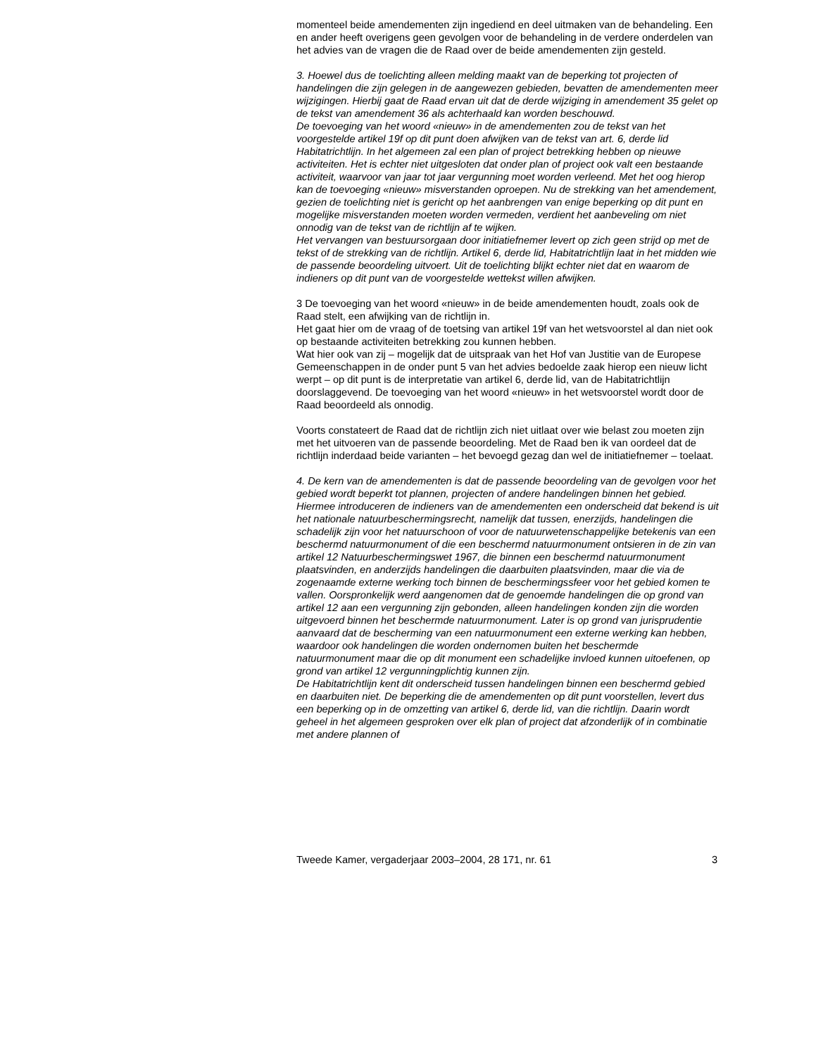momenteel beide amendementen zijn ingediend en deel uitmaken van de behandeling. Een en ander heeft overigens geen gevolgen voor de behandeling in de verdere onderdelen van het advies van de vragen die de Raad over de beide amendementen zijn gesteld.
3. Hoewel dus de toelichting alleen melding maakt van de beperking tot projecten of handelingen die zijn gelegen in de aangewezen gebieden, bevatten de amendementen meer wijzigingen. Hierbij gaat de Raad ervan uit dat de derde wijziging in amendement 35 gelet op de tekst van amendement 36 als achterhaald kan worden beschouwd.
De toevoeging van het woord «nieuw» in de amendementen zou de tekst van het voorgestelde artikel 19f op dit punt doen afwijken van de tekst van art. 6, derde lid Habitatrichtlijn. In het algemeen zal een plan of project betrekking hebben op nieuwe activiteiten. Het is echter niet uitgesloten dat onder plan of project ook valt een bestaande activiteit, waarvoor van jaar tot jaar vergunning moet worden verleend. Met het oog hierop kan de toevoeging «nieuw» misverstanden oproepen. Nu de strekking van het amendement, gezien de toelichting niet is gericht op het aanbrengen van enige beperking op dit punt en mogelijke misverstanden moeten worden vermeden, verdient het aanbeveling om niet onnodig van de tekst van de richtlijn af te wijken.
Het vervangen van bestuursorgaan door initiatiefnemer levert op zich geen strijd op met de tekst of de strekking van de richtlijn. Artikel 6, derde lid, Habitatrichtlijn laat in het midden wie de passende beoordeling uitvoert. Uit de toelichting blijkt echter niet dat en waarom de indieners op dit punt van de voorgestelde wettekst willen afwijken.
3 De toevoeging van het woord «nieuw» in de beide amendementen houdt, zoals ook de Raad stelt, een afwijking van de richtlijn in.
Het gaat hier om de vraag of de toetsing van artikel 19f van het wetsvoorstel al dan niet ook op bestaande activiteiten betrekking zou kunnen hebben.
Wat hier ook van zij – mogelijk dat de uitspraak van het Hof van Justitie van de Europese Gemeenschappen in de onder punt 5 van het advies bedoelde zaak hierop een nieuw licht werpt – op dit punt is de interpretatie van artikel 6, derde lid, van de Habitatrichtlijn doorslaggevend. De toevoeging van het woord «nieuw» in het wetsvoorstel wordt door de Raad beoordeeld als onnodig.
Voorts constateert de Raad dat de richtlijn zich niet uitlaat over wie belast zou moeten zijn met het uitvoeren van de passende beoordeling. Met de Raad ben ik van oordeel dat de richtlijn inderdaad beide varianten – het bevoegd gezag dan wel de initiatiefnemer – toelaat.
4. De kern van de amendementen is dat de passende beoordeling van de gevolgen voor het gebied wordt beperkt tot plannen, projecten of andere handelingen binnen het gebied. Hiermee introduceren de indieners van de amendementen een onderscheid dat bekend is uit het nationale natuurbeschermingsrecht, namelijk dat tussen, enerzijds, handelingen die schadelijk zijn voor het natuurschoon of voor de natuurwetenschappelijke betekenis van een beschermd natuurmonument of die een beschermd natuurmonument ontsieren in de zin van artikel 12 Natuurbeschermingswet 1967, die binnen een beschermd natuurmonument plaatsvinden, en anderzijds handelingen die daarbuiten plaatsvinden, maar die via de zogenaamde externe werking toch binnen de beschermingssfeer voor het gebied komen te vallen. Oorspronkelijk werd aangenomen dat de genoemde handelingen die op grond van artikel 12 aan een vergunning zijn gebonden, alleen handelingen konden zijn die worden uitgevoerd binnen het beschermde natuurmonument. Later is op grond van jurisprudentie aanvaard dat de bescherming van een natuurmonument een externe werking kan hebben, waardoor ook handelingen die worden ondernomen buiten het beschermde natuurmonument maar die op dit monument een schadelijke invloed kunnen uitoefenen, op grond van artikel 12 vergunningplichtig kunnen zijn.
De Habitatrichtlijn kent dit onderscheid tussen handelingen binnen een beschermd gebied en daarbuiten niet. De beperking die de amendementen op dit punt voorstellen, levert dus een beperking op in de omzetting van artikel 6, derde lid, van die richtlijn. Daarin wordt geheel in het algemeen gesproken over elk plan of project dat afzonderlijk of in combinatie met andere plannen of
Tweede Kamer, vergaderjaar 2003–2004, 28 171, nr. 61 3